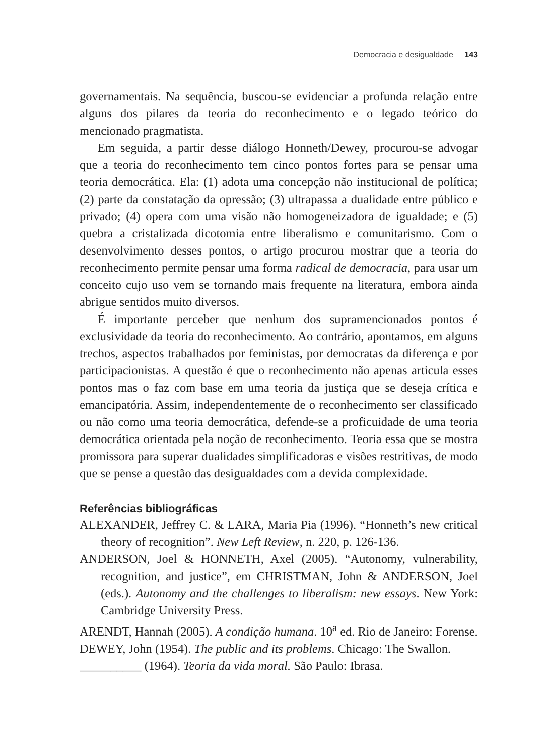Democracia e desigualdade 143
governamentais. Na sequência, buscou-se evidenciar a profunda relação entre alguns dos pilares da teoria do reconhecimento e o legado teórico do mencionado pragmatista.
Em seguida, a partir desse diálogo Honneth/Dewey, procurou-se advogar que a teoria do reconhecimento tem cinco pontos fortes para se pensar uma teoria democrática. Ela: (1) adota uma concepção não institucional de política; (2) parte da constatação da opressão; (3) ultrapassa a dualidade entre público e privado; (4) opera com uma visão não homogeneizadora de igualdade; e (5) quebra a cristalizada dicotomia entre liberalismo e comunitarismo. Com o desenvolvimento desses pontos, o artigo procurou mostrar que a teoria do reconhecimento permite pensar uma forma radical de democracia, para usar um conceito cujo uso vem se tornando mais frequente na literatura, embora ainda abrigue sentidos muito diversos.
É importante perceber que nenhum dos supramencionados pontos é exclusividade da teoria do reconhecimento. Ao contrário, apontamos, em alguns trechos, aspectos trabalhados por feministas, por democratas da diferença e por participacionistas. A questão é que o reconhecimento não apenas articula esses pontos mas o faz com base em uma teoria da justiça que se deseja crítica e emancipatória. Assim, independentemente de o reconhecimento ser classificado ou não como uma teoria democrática, defende-se a proficuidade de uma teoria democrática orientada pela noção de reconhecimento. Teoria essa que se mostra promissora para superar dualidades simplificadoras e visões restritivas, de modo que se pense a questão das desigualdades com a devida complexidade.
Referências bibliográficas
ALEXANDER, Jeffrey C. & LARA, Maria Pia (1996). “Honneth’s new critical theory of recognition”. New Left Review, n. 220, p. 126-136.
ANDERSON, Joel & HONNETH, Axel (2005). “Autonomy, vulnerability, recognition, and justice”, em CHRISTMAN, John & ANDERSON, Joel (eds.). Autonomy and the challenges to liberalism: new essays. New York: Cambridge University Press.
ARENDT, Hannah (2005). A condição humana. 10<sup>a</sup> ed. Rio de Janeiro: Forense.
DEWEY, John (1954). The public and its problems. Chicago: The Swallon.
__________ (1964). Teoria da vida moral. São Paulo: Ibrasa.